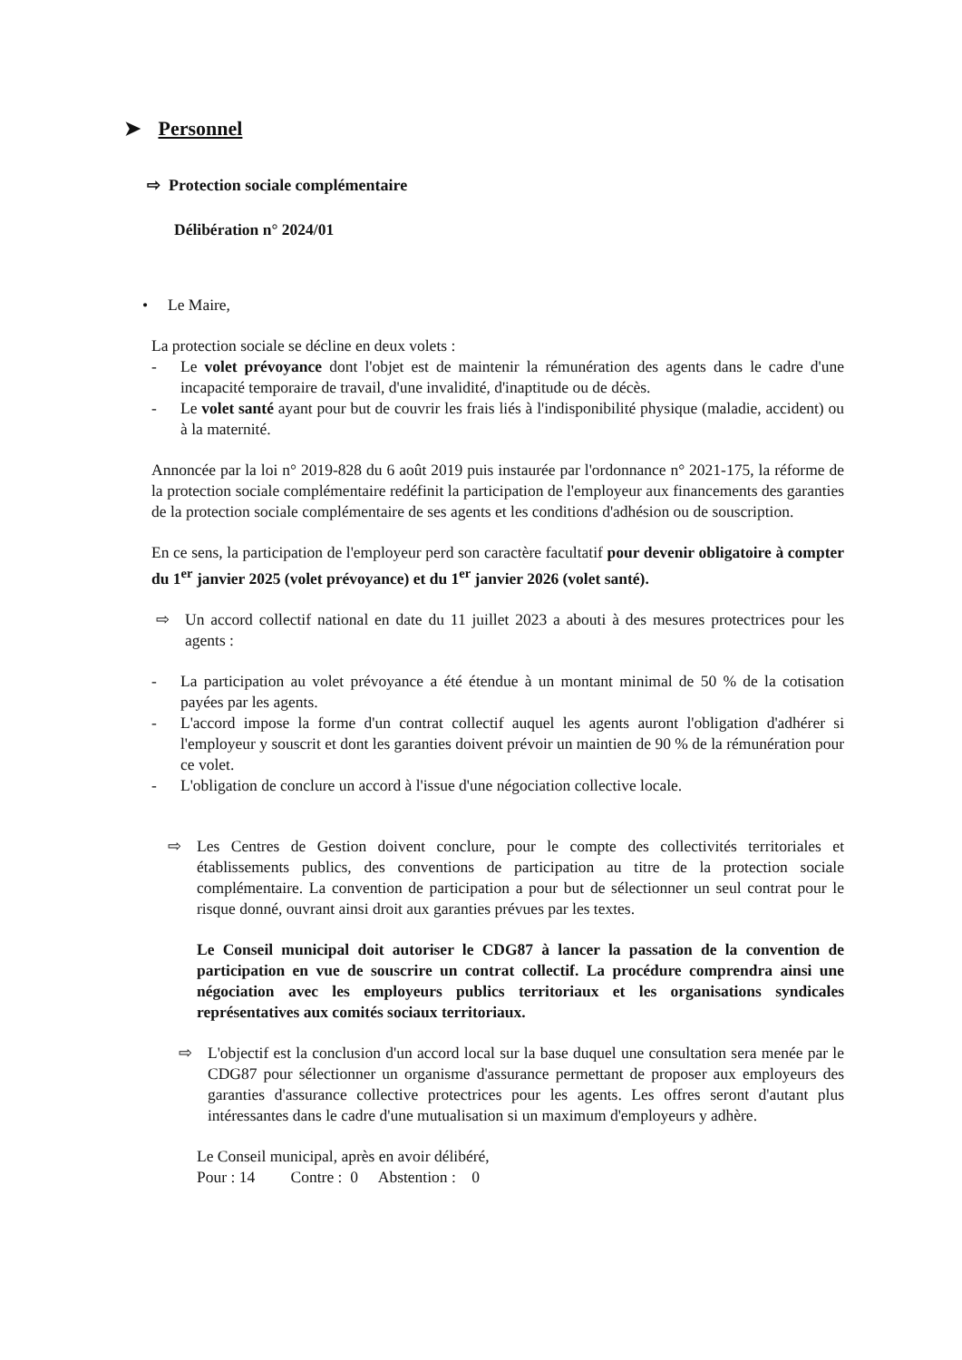➤ Personnel
⇨ Protection sociale complémentaire
Délibération n° 2024/01
• Le Maire,
La protection sociale se décline en deux volets :
- Le volet prévoyance dont l'objet est de maintenir la rémunération des agents dans le cadre d'une incapacité temporaire de travail, d'une invalidité, d'inaptitude ou de décès.
- Le volet santé ayant pour but de couvrir les frais liés à l'indisponibilité physique (maladie, accident) ou à la maternité.
Annoncée par la loi n° 2019-828 du 6 août 2019 puis instaurée par l'ordonnance n° 2021-175, la réforme de la protection sociale complémentaire redéfinit la participation de l'employeur aux financements des garanties de la protection sociale complémentaire de ses agents et les conditions d'adhésion ou de souscription.
En ce sens, la participation de l'employeur perd son caractère facultatif pour devenir obligatoire à compter du 1<sup>er</sup> janvier 2025 (volet prévoyance) et du 1<sup>er</sup> janvier 2026 (volet santé).
⇨ Un accord collectif national en date du 11 juillet 2023 a abouti à des mesures protectrices pour les agents :
- La participation au volet prévoyance a été étendue à un montant minimal de 50 % de la cotisation payées par les agents.
- L'accord impose la forme d'un contrat collectif auquel les agents auront l'obligation d'adhérer si l'employeur y souscrit et dont les garanties doivent prévoir un maintien de 90 % de la rémunération pour ce volet.
- L'obligation de conclure un accord à l'issue d'une négociation collective locale.
⇨ Les Centres de Gestion doivent conclure, pour le compte des collectivités territoriales et établissements publics, des conventions de participation au titre de la protection sociale complémentaire. La convention de participation a pour but de sélectionner un seul contrat pour le risque donné, ouvrant ainsi droit aux garanties prévues par les textes.
Le Conseil municipal doit autoriser le CDG87 à lancer la passation de la convention de participation en vue de souscrire un contrat collectif. La procédure comprendra ainsi une négociation avec les employeurs publics territoriaux et les organisations syndicales représentatives aux comités sociaux territoriaux.
⇨ L'objectif est la conclusion d'un accord local sur la base duquel une consultation sera menée par le CDG87 pour sélectionner un organisme d'assurance permettant de proposer aux employeurs des garanties d'assurance collective protectrices pour les agents. Les offres seront d'autant plus intéressantes dans le cadre d'une mutualisation si un maximum d'employeurs y adhère.
Le Conseil municipal, après en avoir délibéré,
Pour : 14 Contre : 0 Abstention : 0